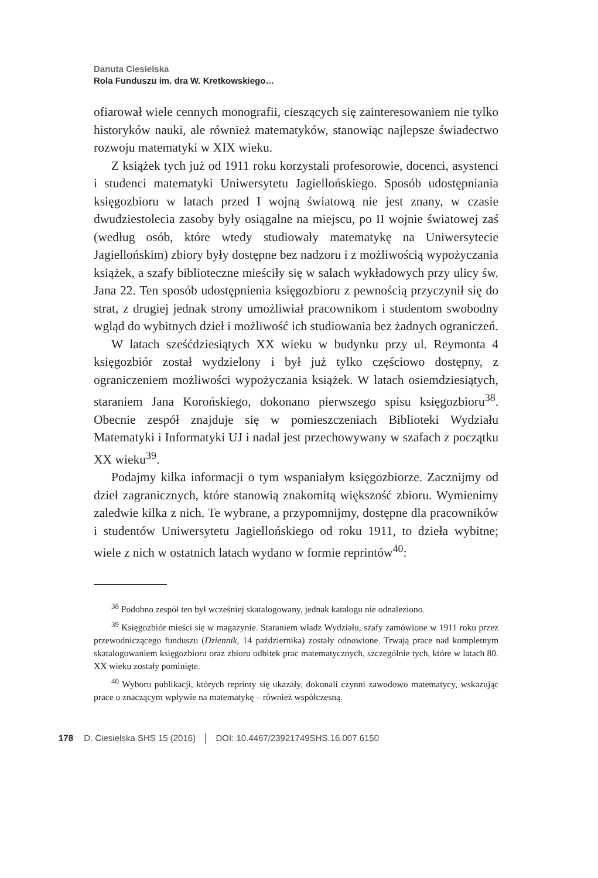Danuta Ciesielska
Rola Funduszu im. dra W. Kretkowskiego…
ofiarował wiele cennych monografii, cieszących się zainteresowaniem nie tylko historyków nauki, ale również matematyków, stanowiąc najlepsze świadectwo rozwoju matematyki w XIX wieku.
Z książek tych już od 1911 roku korzystali profesorowie, docenci, asystenci i studenci matematyki Uniwersytetu Jagiellońskiego. Sposób udostępniania księgozbioru w latach przed I wojną światową nie jest znany, w czasie dwudziestolecia zasoby były osiągalne na miejscu, po II wojnie światowej zaś (według osób, które wtedy studiowały matematykę na Uniwersytecie Jagiellońskim) zbiory były dostępne bez nadzoru i z możliwością wypożyczania książek, a szafy biblioteczne mieściły się w salach wykładowych przy ulicy św. Jana 22. Ten sposób udostępnienia księgozbioru z pewnością przyczynił się do strat, z drugiej jednak strony umożliwiał pracownikom i studentom swobodny wgląd do wybitnych dzieł i możliwość ich studiowania bez żadnych ograniczeń.
W latach sześćdziesiątych XX wieku w budynku przy ul. Reymonta 4 księgozbiór został wydzielony i był już tylko częściowo dostępny, z ograniczeniem możliwości wypożyczania książek. W latach osiemdziesiątych, staraniem Jana Korońskiego, dokonano pierwszego spisu księgozbioru<sup>38</sup>. Obecnie zespół znajduje się w pomieszczeniach Biblioteki Wydziału Matematyki i Informatyki UJ i nadal jest przechowywany w szafach z początku XX wieku<sup>39</sup>.
Podajmy kilka informacji o tym wspaniałym księgozbiorze. Zacznijmy od dzieł zagranicznych, które stanowią znakomitą większość zbioru. Wymienimy zaledwie kilka z nich. Te wybrane, a przypomnijmy, dostępne dla pracowników i studentów Uniwersytetu Jagiellońskiego od roku 1911, to dzieła wybitne; wiele z nich w ostatnich latach wydano w formie reprintów<sup>40</sup>:
<sup>38</sup> Podobno zespół ten był wcześniej skatalogowany, jednak katalogu nie odnaleziono.
<sup>39</sup> Księgozbiór mieści się w magazynie. Staraniem władz Wydziału, szafy zamówione w 1911 roku przez przewodniczącego funduszu (Dziennik, 14 października) zostały odnowione. Trwają prace nad kompletnym skatalogowaniem księgozbioru oraz zbioru odbitek prac matematycznych, szczególnie tych, które w latach 80. XX wieku zostały pominięte.
<sup>40</sup> Wyboru publikacji, których reprinty się ukazały, dokonali czynni zawodowo matematycy, wskazując prace o znaczącym wpływie na matematykę – również współczesną.
178 D. Ciesielska SHS 15 (2016) │ DOI: 10.4467/23921749SHS.16.007.6150